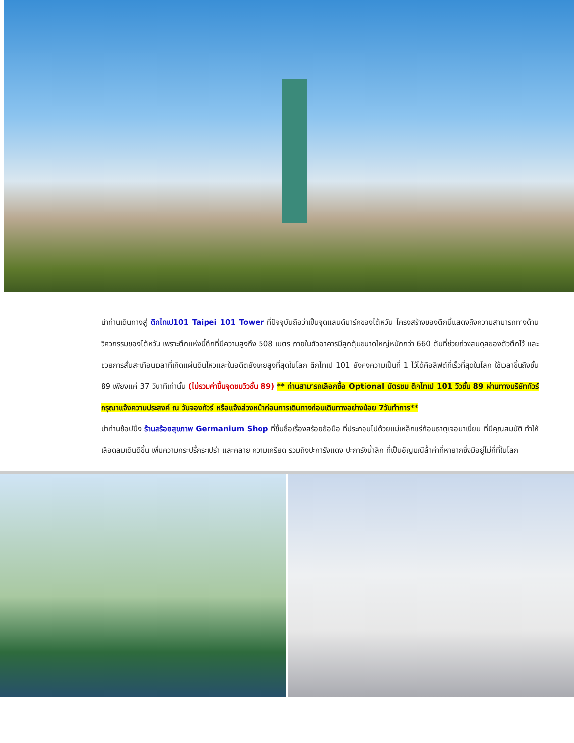นำท่านเดินทางสู่ ตึกไทเป101 Taipei 101 Tower ที่ปัจจุบันถือว่าเป็นจุดแลนด์มาร์คของไต้หวัน โครงสร้างของตึกนี้แสดงถึงความสามารถทางด้านวิศวกรรมของไต้หวัน เพราะตึกแห่งนี้ตึกที่มีความสูงถึง 508 เมตร ภายในตัวอาคารมีลูกตุ้มขนาดใหญ่หนักกว่า 660 ตันที่ช่วยถ่วงสมดุลของตัวตึกไว้ และช่วยการสั่นสะเทือนเวลาที่เกิดแผ่นดินไหวและในอดีตยังเคยสูงที่สุดในโลก ตึกไทเป 101 ยังคงความเป็นที่ 1 ไว้ได้คือลิฟต์ที่เร็วที่สุดในโลก ใช้เวลาขึ้นถึงชั้น 89 เพียงแค่ 37 วินาทีเท่านั้น (ไม่รวมค่าขึ้นจุดชมวิวชั้น 89) ** ท่านสามารถเลือกซื้อ Optional บัตรชม ตึกไทเป 101 วิวชั้น 89 ผ่านทางบริษัททัวร์ กรุณาแจ้งความประสงค์ ณ วันจองทัวร์ หรือแจ้งล่วงหน้าก่อนการเดินทางก่อนเดินทางอย่างน้อย 7วันทำการ**
นำท่านช้อปปิ้ง ร้านสร้อยสุขภาพ Germanium Shop ที่ขึ้นชื่อเรื่องสร้อยข้อมือ ที่ประกอบไปด้วยแม่เหล็กแร่ก้อนธาตุเจอมาเนี่ยม ที่มีคุณสมบัติ ทำให้เลือดลมเดินดีขึ้น เพิ่มความกระปรี้กระเปร่า และคลาย ความเครียด รวมถึงปะการังแดง ปะการังน้ำลึก ที่เป็นอัญมณีล้ำค่าที่หายากซึ่งมีอยู่ไม่กี่ที่ในโลก